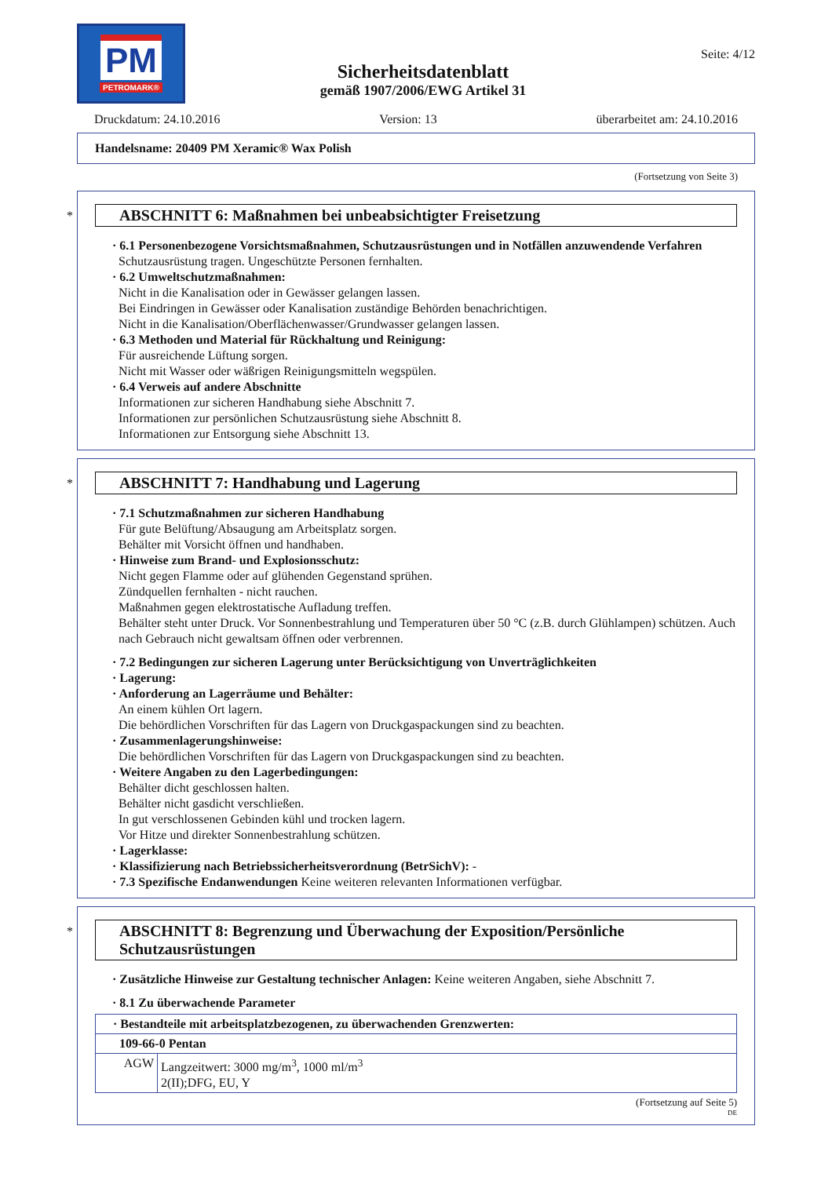PM
PETROMARK®
Sicherheitsdatenblatt
gemäß 1907/2006/EWG Artikel 31
Seite: 4/12
Druckdatum: 24.10.2016 Version: 13 überarbeitet am: 24.10.2016
Handelsname: 20409 PM Xeramic® Wax Polish
(Fortsetzung von Seite 3)
*
ABSCHNITT 6: Maßnahmen bei unbeabsichtigter Freisetzung
· 6.1 Personenbezogene Vorsichtsmaßnahmen, Schutzausrüstungen und in Notfällen anzuwendende Verfahren
Schutzausrüstung tragen. Ungeschützte Personen fernhalten.
· 6.2 Umweltschutzmaßnahmen:
Nicht in die Kanalisation oder in Gewässer gelangen lassen.
Bei Eindringen in Gewässer oder Kanalisation zuständige Behörden benachrichtigen.
Nicht in die Kanalisation/Oberflächenwasser/Grundwasser gelangen lassen.
· 6.3 Methoden und Material für Rückhaltung und Reinigung:
Für ausreichende Lüftung sorgen.
Nicht mit Wasser oder wäßrigen Reinigungsmitteln wegspülen.
· 6.4 Verweis auf andere Abschnitte
Informationen zur sicheren Handhabung siehe Abschnitt 7.
Informationen zur persönlichen Schutzausrüstung siehe Abschnitt 8.
Informationen zur Entsorgung siehe Abschnitt 13.
*
ABSCHNITT 7: Handhabung und Lagerung
· 7.1 Schutzmaßnahmen zur sicheren Handhabung
Für gute Belüftung/Absaugung am Arbeitsplatz sorgen.
Behälter mit Vorsicht öffnen und handhaben.
· Hinweise zum Brand- und Explosionsschutz:
Nicht gegen Flamme oder auf glühenden Gegenstand sprühen.
Zündquellen fernhalten - nicht rauchen.
Maßnahmen gegen elektrostatische Aufladung treffen.
Behälter steht unter Druck. Vor Sonnenbestrahlung und Temperaturen über 50 °C (z.B. durch Glühlampen) schützen. Auch nach Gebrauch nicht gewaltsam öffnen oder verbrennen.
· 7.2 Bedingungen zur sicheren Lagerung unter Berücksichtigung von Unverträglichkeiten
· Lagerung:
· Anforderung an Lagerräume und Behälter:
An einem kühlen Ort lagern.
Die behördlichen Vorschriften für das Lagern von Druckgaspackungen sind zu beachten.
· Zusammenlagerungshinweise:
Die behördlichen Vorschriften für das Lagern von Druckgaspackungen sind zu beachten.
· Weitere Angaben zu den Lagerbedingungen:
Behälter dicht geschlossen halten.
Behälter nicht gasdicht verschließen.
In gut verschlossenen Gebinden kühl und trocken lagern.
Vor Hitze und direkter Sonnenbestrahlung schützen.
· Lagerklasse:
· Klassifizierung nach Betriebssicherheitsverordnung (BetrSichV): -
· 7.3 Spezifische Endanwendungen Keine weiteren relevanten Informationen verfügbar.
*
ABSCHNITT 8: Begrenzung und Überwachung der Exposition/Persönliche Schutzausrüstungen
· Zusätzliche Hinweise zur Gestaltung technischer Anlagen: Keine weiteren Angaben, siehe Abschnitt 7.
· 8.1 Zu überwachende Parameter
| · Bestandteile mit arbeitsplatzbezogenen, zu überwachenden Grenzwerten: | |
| 109-66-0 Pentan | |
| AGW | Langzeitwert: 3000 mg/m<sup>3</sup>, 1000 ml/m<sup>3</sup> 2(II);DFG, EU, Y |
(Fortsetzung auf Seite 5)
DE